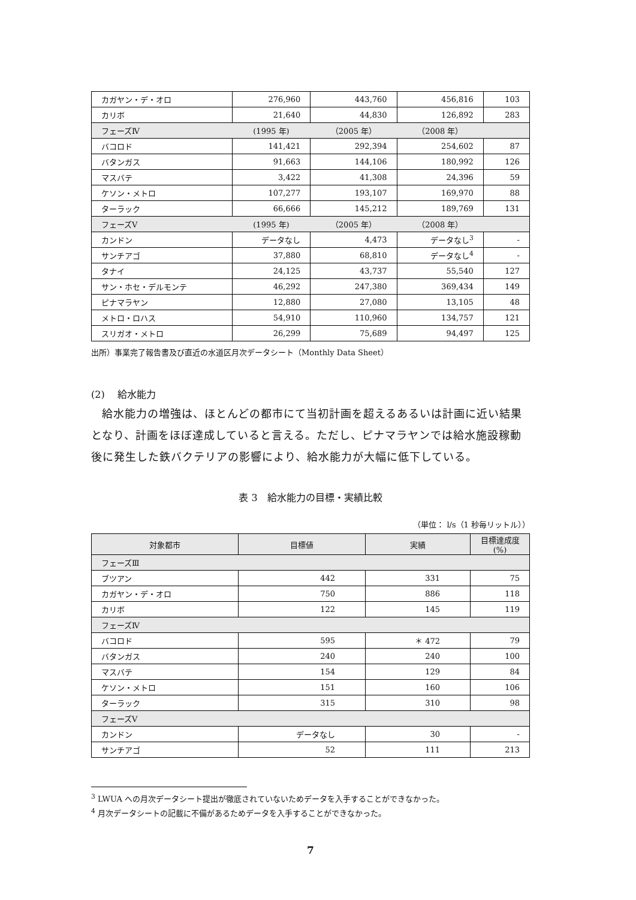| カガヤン・デ・オロ | 276,960 | 443,760 | 456,816 | 103 |
| カリボ | 21,640 | 44,830 | 126,892 | 283 |
| フェーズⅣ | (1995 年) | （2005 年） | （2008 年） | |
| バコロド | 141,421 | 292,394 | 254,602 | 87 |
| バタンガス | 91,663 | 144,106 | 180,992 | 126 |
| マスバテ | 3,422 | 41,308 | 24,396 | 59 |
| ケソン・メトロ | 107,277 | 193,107 | 169,970 | 88 |
| ターラック | 66,666 | 145,212 | 189,769 | 131 |
| フェーズⅤ | (1995 年) | （2005 年） | （2008 年） | |
| カンドン | データなし | 4,473 | データなし<sup>3</sup> | - |
| サンチアゴ | 37,880 | 68,810 | データなし<sup>4</sup> | - |
| タナイ | 24,125 | 43,737 | 55,540 | 127 |
| サン・ホセ・デルモンテ | 46,292 | 247,380 | 369,434 | 149 |
| ピナマラヤン | 12,880 | 27,080 | 13,105 | 48 |
| メトロ・ロハス | 54,910 | 110,960 | 134,757 | 121 |
| スリガオ・メトロ | 26,299 | 75,689 | 94,497 | 125 |
出所）事業完了報告書及び直近の水道区月次データシート（Monthly Data Sheet）
(2)　 給水能力
給水能力の増強は、ほとんどの都市にて当初計画を超えるあるいは計画に近い結果となり、計画をほぼ達成していると言える。ただし、ピナマラヤンでは給水施設稼動後に発生した鉄バクテリアの影響により、給水能力が大幅に低下している。
表 3　給水能力の目標・実績比較
（単位： l/s（1 秒毎リットル））
| 対象都市 | 目標値 | 実績 | 目標達成度 (%) |
| --- | --- | --- | --- |
| フェーズⅢ | | | |
| ブツアン | 442 | 331 | 75 |
| カガヤン・デ・オロ | 750 | 886 | 118 |
| カリボ | 122 | 145 | 119 |
| フェーズⅣ | | | |
| バコロド | 595 | ＊ 472 | 79 |
| バタンガス | 240 | 240 | 100 |
| マスバテ | 154 | 129 | 84 |
| ケソン・メトロ | 151 | 160 | 106 |
| ターラック | 315 | 310 | 98 |
| フェーズⅤ | | | |
| カンドン | データなし | 30 | - |
| サンチアゴ | 52 | 111 | 213 |
<sup>3</sup> LWUA への月次データシート提出が徹底されていないためデータを入手することができなかった。
<sup>4</sup> 月次データシートの記載に不備があるためデータを入手することができなかった。
7